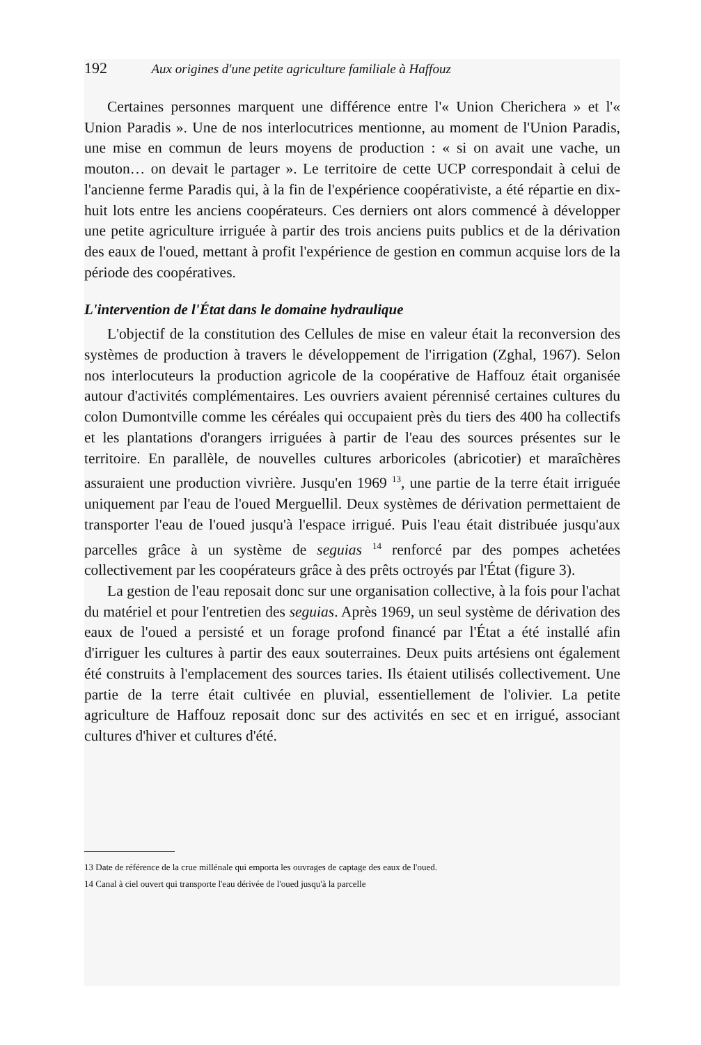192 Aux origines d'une petite agriculture familiale à Haffouz
Certaines personnes marquent une différence entre l'« Union Cherichera » et l'« Union Paradis ». Une de nos interlocutrices mentionne, au moment de l'Union Paradis, une mise en commun de leurs moyens de production : « si on avait une vache, un mouton… on devait le partager ». Le territoire de cette UCP correspondait à celui de l'ancienne ferme Paradis qui, à la fin de l'expérience coopérativiste, a été répartie en dix-huit lots entre les anciens coopérateurs. Ces derniers ont alors commencé à développer une petite agriculture irriguée à partir des trois anciens puits publics et de la dérivation des eaux de l'oued, mettant à profit l'expérience de gestion en commun acquise lors de la période des coopératives.
L'intervention de l'État dans le domaine hydraulique
L'objectif de la constitution des Cellules de mise en valeur était la reconversion des systèmes de production à travers le développement de l'irrigation (Zghal, 1967). Selon nos interlocuteurs la production agricole de la coopérative de Haffouz était organisée autour d'activités complémentaires. Les ouvriers avaient pérennisé certaines cultures du colon Dumontville comme les céréales qui occupaient près du tiers des 400 ha collectifs et les plantations d'orangers irriguées à partir de l'eau des sources présentes sur le territoire. En parallèle, de nouvelles cultures arboricoles (abricotier) et maraîchères assuraient une production vivrière. Jusqu'en 1969 <sup>13</sup>, une partie de la terre était irriguée uniquement par l'eau de l'oued Merguellil. Deux systèmes de dérivation permettaient de transporter l'eau de l'oued jusqu'à l'espace irrigué. Puis l'eau était distribuée jusqu'aux parcelles grâce à un système de seguias <sup>14</sup> renforcé par des pompes achetées collectivement par les coopérateurs grâce à des prêts octroyés par l'État (figure 3).
La gestion de l'eau reposait donc sur une organisation collective, à la fois pour l'achat du matériel et pour l'entretien des seguias. Après 1969, un seul système de dérivation des eaux de l'oued a persisté et un forage profond financé par l'État a été installé afin d'irriguer les cultures à partir des eaux souterraines. Deux puits artésiens ont également été construits à l'emplacement des sources taries. Ils étaient utilisés collectivement. Une partie de la terre était cultivée en pluvial, essentiellement de l'olivier. La petite agriculture de Haffouz reposait donc sur des activités en sec et en irrigué, associant cultures d'hiver et cultures d'été.
13 Date de référence de la crue millénale qui emporta les ouvrages de captage des eaux de l'oued.
14 Canal à ciel ouvert qui transporte l'eau dérivée de l'oued jusqu'à la parcelle